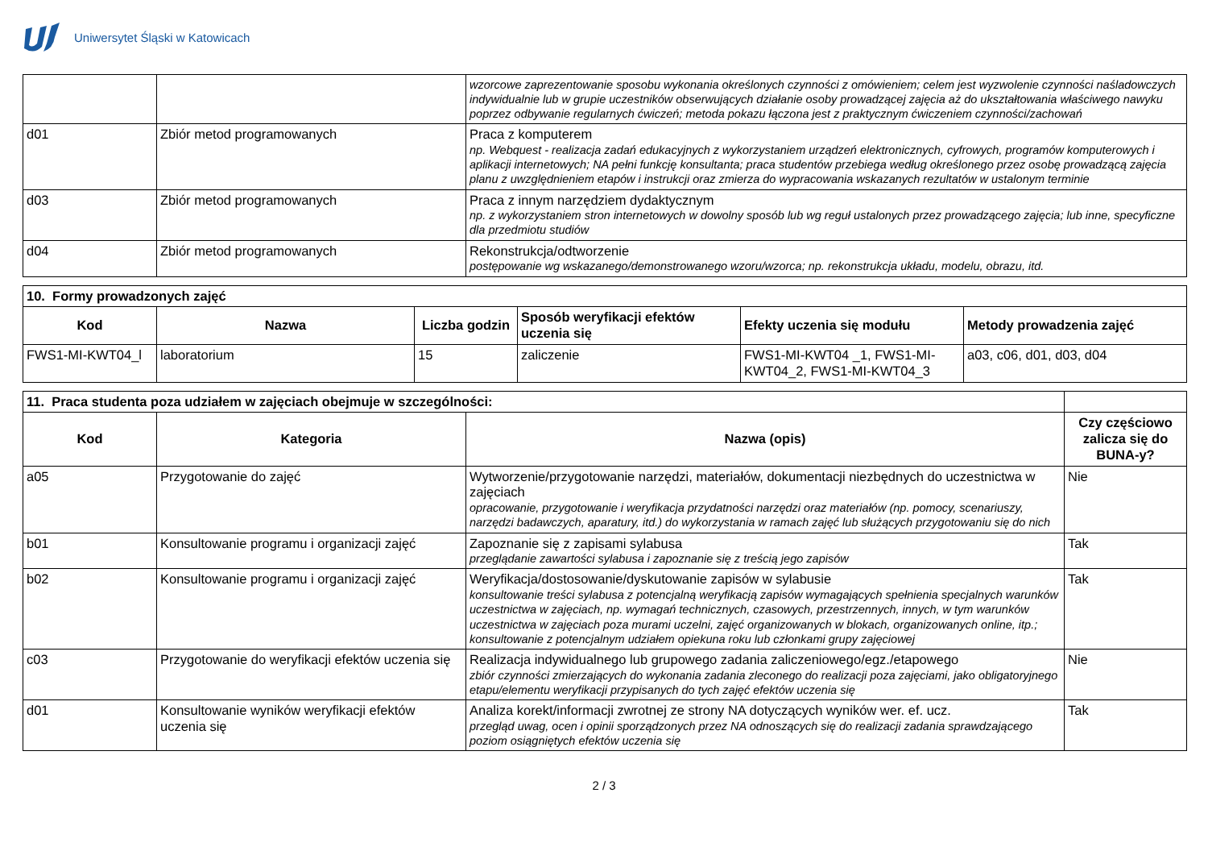Uniwersytet Śląski w Katowicach
| | | wzorcowe zaprezentowanie sposobu wykonania określonych czynności z omówieniem; celem jest wyzwolenie czynności naśladowczych indywidualnie lub w grupie uczestników obserwujących działanie osoby prowadzącej zajęcia aż do ukształtowania właściwego nawyku poprzez odbywanie regularnych ćwiczeń; metoda pokazu łączona jest z praktycznym ćwiczeniem czynności/zachowań |
| d01 | Zbiór metod programowanych | Praca z komputerem np. Webquest - realizacja zadań edukacyjnych z wykorzystaniem urządzeń elektronicznych, cyfrowych, programów komputerowych i aplikacji internetowych; NA pełni funkcję konsultanta; praca studentów przebiega według określonego przez osobę prowadzącą zajęcia planu z uwzględnieniem etapów i instrukcji oraz zmierza do wypracowania wskazanych rezultatów w ustalonym terminie |
| d03 | Zbiór metod programowanych | Praca z innym narzędziem dydaktycznym np. z wykorzystaniem stron internetowych w dowolny sposób lub wg reguł ustalonych przez prowadzącego zajęcia; lub inne, specyficzne dla przedmiotu studiów |
| d04 | Zbiór metod programowanych | Rekonstrukcja/odtworzenie postępowanie wg wskazanego/demonstrowanego wzoru/wzorca; np. rekonstrukcja układu, modelu, obrazu, itd. |
| 10. Formy prowadzonych zajęć | | | | | |
| --- | --- | --- | --- | --- | --- |
| Kod | Nazwa | Liczba godzin | Sposób weryfikacji efektów uczenia się | Efekty uczenia się modułu | Metody prowadzenia zajęć |
| FWS1-MI-KWT04_l | laboratorium | 15 | zaliczenie | FWS1-MI-KWT04 _1, FWS1-MI-KWT04_2, FWS1-MI-KWT04_3 | a03, c06, d01, d03, d04 |
| 11. Praca studenta poza udziałem w zajęciach obejmuje w szczególności: | | | |
| Kod | Kategoria | Nazwa (opis) | Czy częściowo zalicza się do BUNA-y? |
| a05 | Przygotowanie do zajęć | Wytworzenie/przygotowanie narzędzi, materiałów, dokumentacji niezbędnych do uczestnictwa w zajęciach opracowanie, przygotowanie i weryfikacja przydatności narzędzi oraz materiałów (np. pomocy, scenariuszy, narzędzi badawczych, aparatury, itd.) do wykorzystania w ramach zajęć lub służących przygotowaniu się do nich | Nie |
| b01 | Konsultowanie programu i organizacji zajęć | Zapoznanie się z zapisami sylabusa przeglądanie zawartości sylabusa i zapoznanie się z treścią jego zapisów | Tak |
| b02 | Konsultowanie programu i organizacji zajęć | Weryfikacja/dostosowanie/dyskutowanie zapisów w sylabusie konsultowanie treści sylabusa z potencjalną weryfikacją zapisów wymagających spełnienia specjalnych warunków uczestnictwa w zajęciach, np. wymagań technicznych, czasowych, przestrzennych, innych, w tym warunków uczestnictwa w zajęciach poza murami uczelni, zajęć organizowanych w blokach, organizowanych online, itp.; konsultowanie z potencjalnym udziałem opiekuna roku lub członkami grupy zajęciowej | Tak |
| c03 | Przygotowanie do weryfikacji efektów uczenia się | Realizacja indywidualnego lub grupowego zadania zaliczeniowego/egz./etapowego zbiór czynności zmierzających do wykonania zadania zleconego do realizacji poza zajęciami, jako obligatoryjnego etapu/elementu weryfikacji przypisanych do tych zajęć efektów uczenia się | Nie |
| d01 | Konsultowanie wyników weryfikacji efektów uczenia się | Analiza korekt/informacji zwrotnej ze strony NA dotyczących wyników wer. ef. ucz. przegląd uwag, ocen i opinii sporządzonych przez NA odnoszących się do realizacji zadania sprawdzającego poziom osiągniętych efektów uczenia się | Tak |
2 / 3